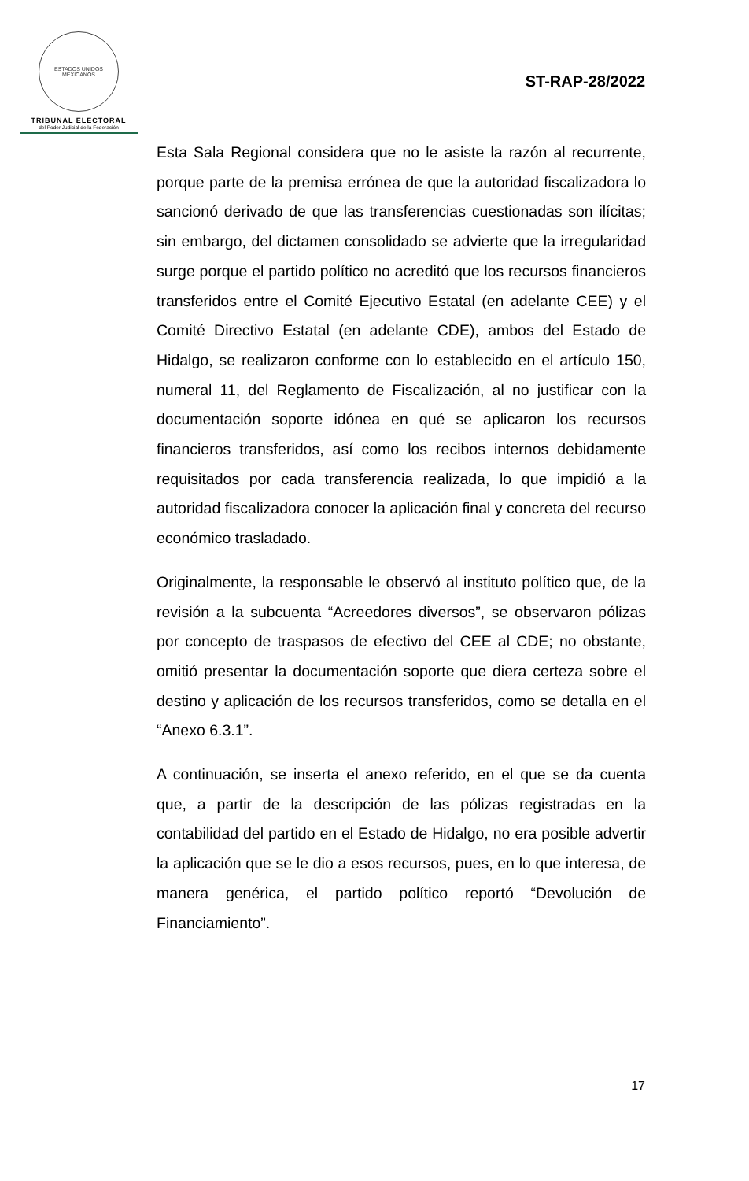ESTADOS UNIDOS MEXICANOS
TRIBUNAL ELECTORAL
del Poder Judicial de la Federación
ST-RAP-28/2022
Esta Sala Regional considera que no le asiste la razón al recurrente, porque parte de la premisa errónea de que la autoridad fiscalizadora lo sancionó derivado de que las transferencias cuestionadas son ilícitas; sin embargo, del dictamen consolidado se advierte que la irregularidad surge porque el partido político no acreditó que los recursos financieros transferidos entre el Comité Ejecutivo Estatal (en adelante CEE) y el Comité Directivo Estatal (en adelante CDE), ambos del Estado de Hidalgo, se realizaron conforme con lo establecido en el artículo 150, numeral 11, del Reglamento de Fiscalización, al no justificar con la documentación soporte idónea en qué se aplicaron los recursos financieros transferidos, así como los recibos internos debidamente requisitados por cada transferencia realizada, lo que impidió a la autoridad fiscalizadora conocer la aplicación final y concreta del recurso económico trasladado.
Originalmente, la responsable le observó al instituto político que, de la revisión a la subcuenta “Acreedores diversos”, se observaron pólizas por concepto de traspasos de efectivo del CEE al CDE; no obstante, omitió presentar la documentación soporte que diera certeza sobre el destino y aplicación de los recursos transferidos, como se detalla en el “Anexo 6.3.1”.
A continuación, se inserta el anexo referido, en el que se da cuenta que, a partir de la descripción de las pólizas registradas en la contabilidad del partido en el Estado de Hidalgo, no era posible advertir la aplicación que se le dio a esos recursos, pues, en lo que interesa, de manera genérica, el partido político reportó “Devolución de Financiamiento”.
17